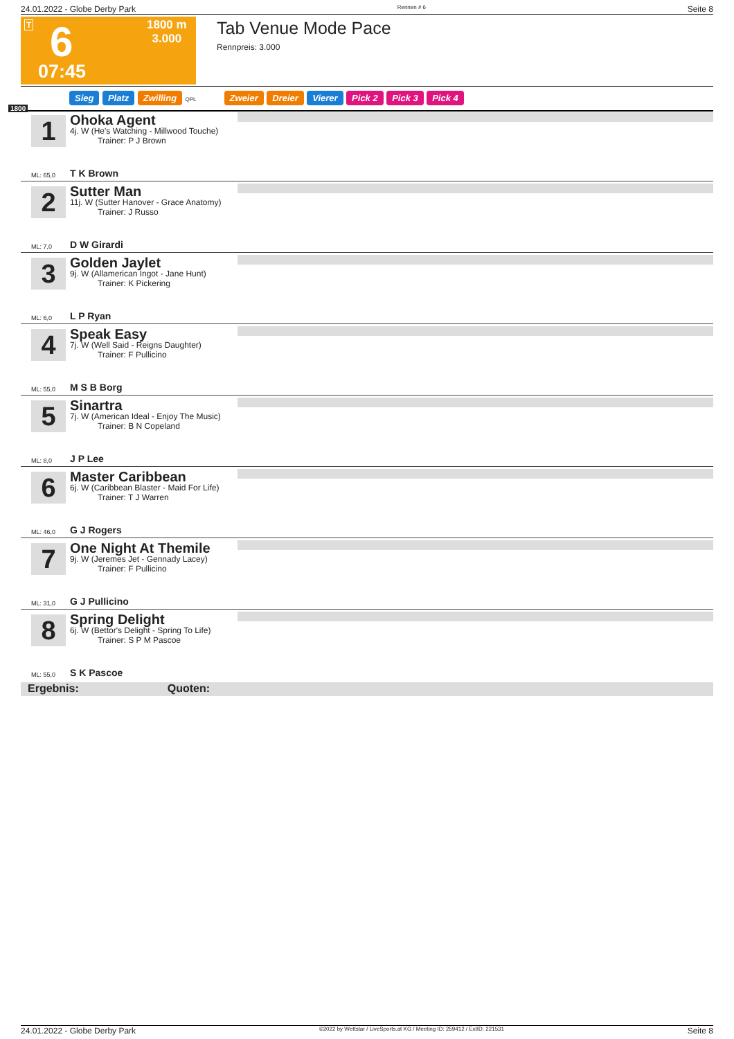24.01.2022 - Globe Derby Park Rennen # 6 Seite 8
T 6
1800 m
3.000
07:45
Tab Venue Mode Pace
Rennpreis: 3.000
Sieg Platz Zwilling QPL Zweier Dreier Vierer Pick 2 Pick 3 Pick 4
1800
1 Ohoka Agent
4j. W (He's Watching - Millwood Touche)
Trainer: P J Brown
ML: 65,0 T K Brown
2 Sutter Man
11j. W (Sutter Hanover - Grace Anatomy)
Trainer: J Russo
ML: 7,0 D W Girardi
3 Golden Jaylet
9j. W (Allamerican Ingot - Jane Hunt)
Trainer: K Pickering
ML: 6,0 L P Ryan
4 Speak Easy
7j. W (Well Said - Reigns Daughter)
Trainer: F Pullicino
ML: 55,0 M S B Borg
5 Sinartra
7j. W (American Ideal - Enjoy The Music)
Trainer: B N Copeland
ML: 8,0 J P Lee
6 Master Caribbean
6j. W (Caribbean Blaster - Maid For Life)
Trainer: T J Warren
ML: 46,0 G J Rogers
7 One Night At Themile
9j. W (Jeremes Jet - Gennady Lacey)
Trainer: F Pullicino
ML: 31,0 G J Pullicino
8 Spring Delight
6j. W (Bettor's Delight - Spring To Life)
Trainer: S P M Pascoe
ML: 55,0 S K Pascoe
Ergebnis: Quoten:
24.01.2022 - Globe Derby Park ©2022 by Wettstar / LiveSports.at KG / Meeting ID: 259412 / ExtID: 221531 Seite 8